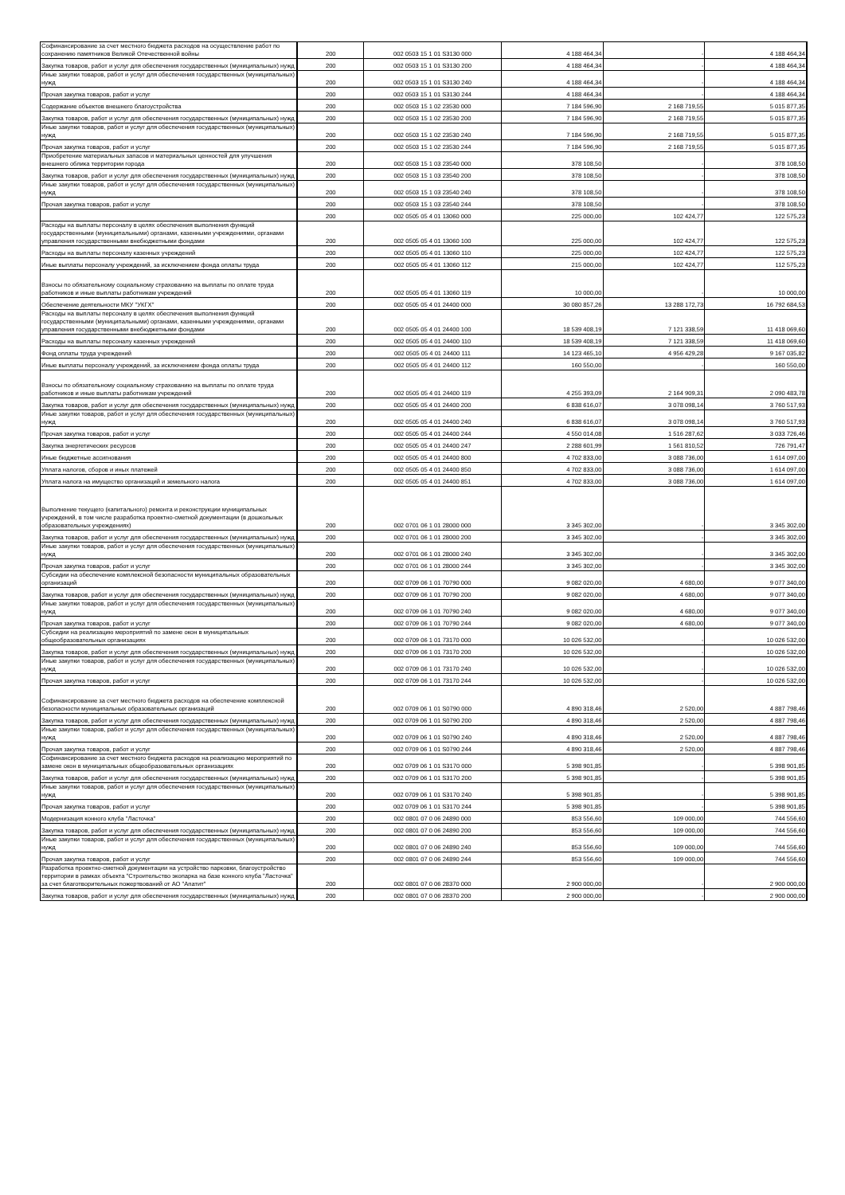| Софинансирование за счет местного бюджета расходов на осуществление работ по сохранению памятников Великой Отечественной войны | 200 | 002 0503 15 1 01 S3130 000 | 4 188 464,34 | - | 4 188 464,34 |
| Закупка товаров, работ и услуг для обеспечения государственных (муниципальных) нужд | 200 | 002 0503 15 1 01 S3130 200 | 4 188 464,34 | - | 4 188 464,34 |
| Иные закупки товаров, работ и услуг для обеспечения государственных (муниципальных) нужд | 200 | 002 0503 15 1 01 S3130 240 | 4 188 464,34 | - | 4 188 464,34 |
| Прочая закупка товаров, работ и услуг | 200 | 002 0503 15 1 01 S3130 244 | 4 188 464,34 | - | 4 188 464,34 |
| Содержание объектов внешнего благоустройства | 200 | 002 0503 15 1 02 23530 000 | 7 184 596,90 | 2 168 719,55 | 5 015 877,35 |
| Закупка товаров, работ и услуг для обеспечения государственных (муниципальных) нужд | 200 | 002 0503 15 1 02 23530 200 | 7 184 596,90 | 2 168 719,55 | 5 015 877,35 |
| Иные закупки товаров, работ и услуг для обеспечения государственных (муниципальных) нужд | 200 | 002 0503 15 1 02 23530 240 | 7 184 596,90 | 2 168 719,55 | 5 015 877,35 |
| Прочая закупка товаров, работ и услуг | 200 | 002 0503 15 1 02 23530 244 | 7 184 596,90 | 2 168 719,55 | 5 015 877,35 |
| Приобретение материальных запасов и материальных ценностей для улучшения внешнего облика территории города | 200 | 002 0503 15 1 03 23540 000 | 378 108,50 | - | 378 108,50 |
| Закупка товаров, работ и услуг для обеспечения государственных (муниципальных) нужд | 200 | 002 0503 15 1 03 23540 200 | 378 108,50 | - | 378 108,50 |
| Иные закупки товаров, работ и услуг для обеспечения государственных (муниципальных) нужд | 200 | 002 0503 15 1 03 23540 240 | 378 108,50 | - | 378 108,50 |
| Прочая закупка товаров, работ и услуг | 200 | 002 0503 15 1 03 23540 244 | 378 108,50 | - | 378 108,50 |
| | 200 | 002 0505 05 4 01 13060 000 | 225 000,00 | 102 424,77 | 122 575,23 |
| Расходы на выплаты персоналу в целях обеспечения выполнения функций государственными (муниципальными) органами, казенными учреждениями, органами управления государственными внебюджетными фондами | 200 | 002 0505 05 4 01 13060 100 | 225 000,00 | 102 424,77 | 122 575,23 |
| Расходы на выплаты персоналу казенных учреждений | 200 | 002 0505 05 4 01 13060 110 | 225 000,00 | 102 424,77 | 122 575,23 |
| Иные выплаты персоналу учреждений, за исключением фонда оплаты труда | 200 | 002 0505 05 4 01 13060 112 | 215 000,00 | 102 424,77 | 112 575,23 |
| Взносы по обязательному социальному страхованию на выплаты по оплате труда работников и иные выплаты работникам учреждений | 200 | 002 0505 05 4 01 13060 119 | 10 000,00 | - | 10 000,00 |
| Обеспечение деятельности МКУ "УКГХ" | 200 | 002 0505 05 4 01 24400 000 | 30 080 857,26 | 13 288 172,73 | 16 792 684,53 |
| Расходы на выплаты персоналу в целях обеспечения выполнения функций государственными (муниципальными) органами, казенными учреждениями, органами управления государственными внебюджетными фондами | 200 | 002 0505 05 4 01 24400 100 | 18 539 408,19 | 7 121 338,59 | 11 418 069,60 |
| Расходы на выплаты персоналу казенных учреждений | 200 | 002 0505 05 4 01 24400 110 | 18 539 408,19 | 7 121 338,59 | 11 418 069,60 |
| Фонд оплаты труда учреждений | 200 | 002 0505 05 4 01 24400 111 | 14 123 465,10 | 4 956 429,28 | 9 167 035,82 |
| Иные выплаты персоналу учреждений, за исключением фонда оплаты труда | 200 | 002 0505 05 4 01 24400 112 | 160 550,00 | - | 160 550,00 |
| Взносы по обязательному социальному страхованию на выплаты по оплате труда работников и иные выплаты работникам учреждений | 200 | 002 0505 05 4 01 24400 119 | 4 255 393,09 | 2 164 909,31 | 2 090 483,78 |
| Закупка товаров, работ и услуг для обеспечения государственных (муниципальных) нужд | 200 | 002 0505 05 4 01 24400 200 | 6 838 616,07 | 3 078 098,14 | 3 760 517,93 |
| Иные закупки товаров, работ и услуг для обеспечения государственных (муниципальных) нужд | 200 | 002 0505 05 4 01 24400 240 | 6 838 616,07 | 3 078 098,14 | 3 760 517,93 |
| Прочая закупка товаров, работ и услуг | 200 | 002 0505 05 4 01 24400 244 | 4 550 014,08 | 1 516 287,62 | 3 033 726,46 |
| Закупка энергетических ресурсов | 200 | 002 0505 05 4 01 24400 247 | 2 288 601,99 | 1 561 810,52 | 726 791,47 |
| Иные бюджетные ассигнования | 200 | 002 0505 05 4 01 24400 800 | 4 702 833,00 | 3 088 736,00 | 1 614 097,00 |
| Уплата налогов, сборов и иных платежей | 200 | 002 0505 05 4 01 24400 850 | 4 702 833,00 | 3 088 736,00 | 1 614 097,00 |
| Уплата налога на имущество организаций и земельного налога | 200 | 002 0505 05 4 01 24400 851 | 4 702 833,00 | 3 088 736,00 | 1 614 097,00 |
| Выполнение текущего (капитального) ремонта и реконструкции муниципальных учреждений, в том числе разработка проектно-сметной документации (в дошкольных образовательных учреждениях) | 200 | 002 0701 06 1 01 28000 000 | 3 345 302,00 | - | 3 345 302,00 |
| Закупка товаров, работ и услуг для обеспечения государственных (муниципальных) нужд | 200 | 002 0701 06 1 01 28000 200 | 3 345 302,00 | - | 3 345 302,00 |
| Иные закупки товаров, работ и услуг для обеспечения государственных (муниципальных) нужд | 200 | 002 0701 06 1 01 28000 240 | 3 345 302,00 | - | 3 345 302,00 |
| Прочая закупка товаров, работ и услуг | 200 | 002 0701 06 1 01 28000 244 | 3 345 302,00 | - | 3 345 302,00 |
| Субсидии на обеспечение комплексной безопасности муниципальных образовательных организаций | 200 | 002 0709 06 1 01 70790 000 | 9 082 020,00 | 4 680,00 | 9 077 340,00 |
| Закупка товаров, работ и услуг для обеспечения государственных (муниципальных) нужд | 200 | 002 0709 06 1 01 70790 200 | 9 082 020,00 | 4 680,00 | 9 077 340,00 |
| Иные закупки товаров, работ и услуг для обеспечения государственных (муниципальных) нужд | 200 | 002 0709 06 1 01 70790 240 | 9 082 020,00 | 4 680,00 | 9 077 340,00 |
| Прочая закупка товаров, работ и услуг | 200 | 002 0709 06 1 01 70790 244 | 9 082 020,00 | 4 680,00 | 9 077 340,00 |
| Субсидии на реализацию мероприятий по замене окон в муниципальных общеобразовательных организациях | 200 | 002 0709 06 1 01 73170 000 | 10 026 532,00 | - | 10 026 532,00 |
| Закупка товаров, работ и услуг для обеспечения государственных (муниципальных) нужд | 200 | 002 0709 06 1 01 73170 200 | 10 026 532,00 | - | 10 026 532,00 |
| Иные закупки товаров, работ и услуг для обеспечения государственных (муниципальных) нужд | 200 | 002 0709 06 1 01 73170 240 | 10 026 532,00 | - | 10 026 532,00 |
| Прочая закупка товаров, работ и услуг | 200 | 002 0709 06 1 01 73170 244 | 10 026 532,00 | - | 10 026 532,00 |
| Софинансирование за счет местного бюджета расходов на обеспечение комплексной безопасности муниципальных образовательных организаций | 200 | 002 0709 06 1 01 S0790 000 | 4 890 318,46 | 2 520,00 | 4 887 798,46 |
| Закупка товаров, работ и услуг для обеспечения государственных (муниципальных) нужд | 200 | 002 0709 06 1 01 S0790 200 | 4 890 318,46 | 2 520,00 | 4 887 798,46 |
| Иные закупки товаров, работ и услуг для обеспечения государственных (муниципальных) нужд | 200 | 002 0709 06 1 01 S0790 240 | 4 890 318,46 | 2 520,00 | 4 887 798,46 |
| Прочая закупка товаров, работ и услуг | 200 | 002 0709 06 1 01 S0790 244 | 4 890 318,46 | 2 520,00 | 4 887 798,46 |
| Софинансирование за счет местного бюджета расходов на реализацию мероприятий по замене окон в муниципальных общеобразовательных организациях | 200 | 002 0709 06 1 01 S3170 000 | 5 398 901,85 | - | 5 398 901,85 |
| Закупка товаров, работ и услуг для обеспечения государственных (муниципальных) нужд | 200 | 002 0709 06 1 01 S3170 200 | 5 398 901,85 | - | 5 398 901,85 |
| Иные закупки товаров, работ и услуг для обеспечения государственных (муниципальных) нужд | 200 | 002 0709 06 1 01 S3170 240 | 5 398 901,85 | - | 5 398 901,85 |
| Прочая закупка товаров, работ и услуг | 200 | 002 0709 06 1 01 S3170 244 | 5 398 901,85 | - | 5 398 901,85 |
| Модернизация конного клуба "Ласточка" | 200 | 002 0801 07 0 06 24890 000 | 853 556,60 | 109 000,00 | 744 556,60 |
| Закупка товаров, работ и услуг для обеспечения государственных (муниципальных) нужд | 200 | 002 0801 07 0 06 24890 200 | 853 556,60 | 109 000,00 | 744 556,60 |
| Иные закупки товаров, работ и услуг для обеспечения государственных (муниципальных) нужд | 200 | 002 0801 07 0 06 24890 240 | 853 556,60 | 109 000,00 | 744 556,60 |
| Прочая закупка товаров, работ и услуг | 200 | 002 0801 07 0 06 24890 244 | 853 556,60 | 109 000,00 | 744 556,60 |
| Разработка проектно-сметной документации на устройство парковки, благоустройство территории в рамках объекта "Строительство экопарка на базе конного клуба "Ласточка" за счет благотворительных пожертвований от АО "Апатит" | 200 | 002 0801 07 0 06 28370 000 | 2 900 000,00 | - | 2 900 000,00 |
| Закупка товаров, работ и услуг для обеспечения государственных (муниципальных) нужд | 200 | 002 0801 07 0 06 28370 200 | 2 900 000,00 | - | 2 900 000,00 |